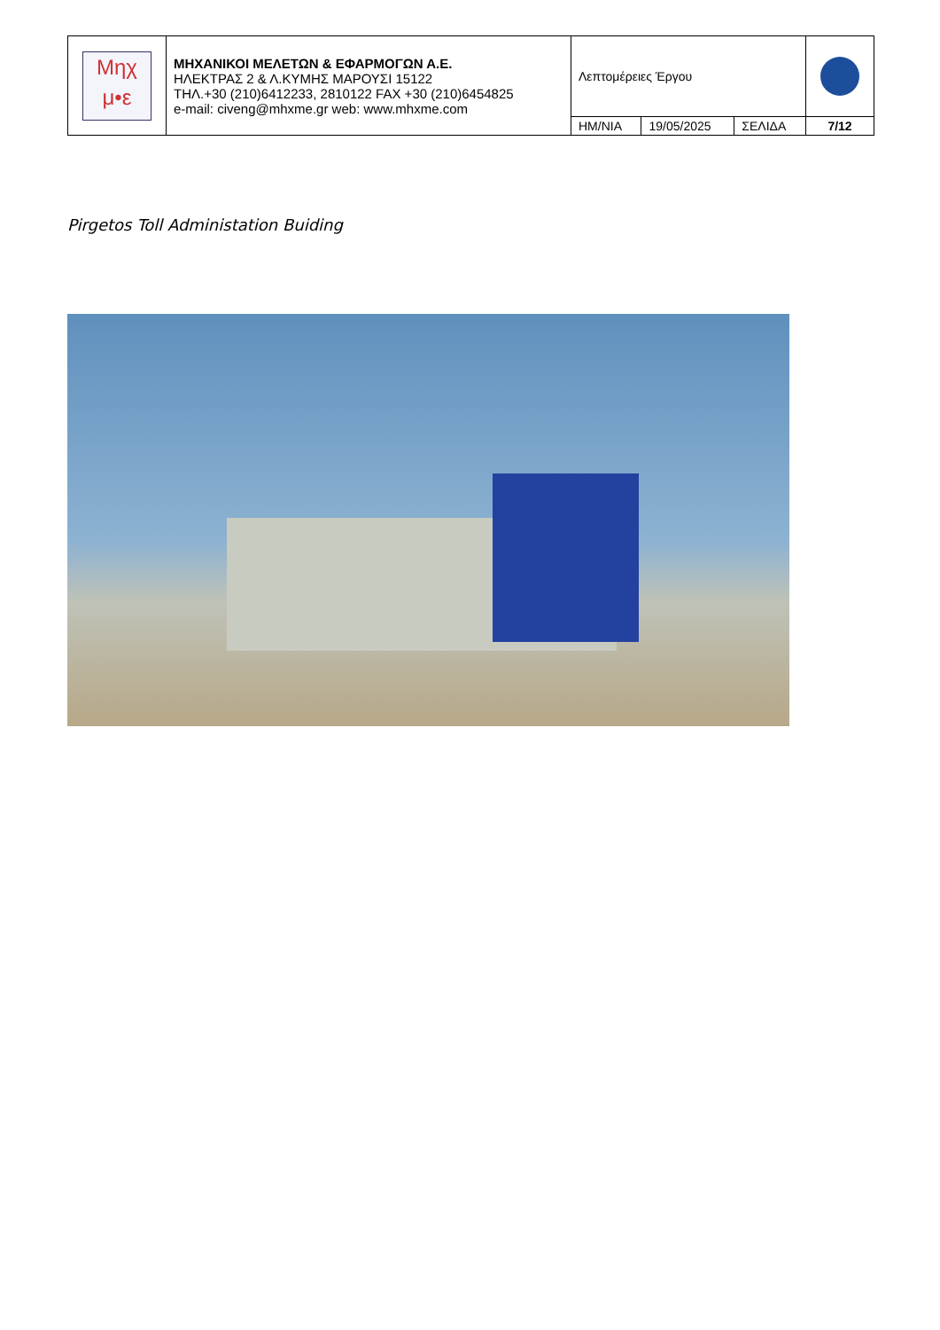| Μηχ μ•ε | ΜΗΧΑΝΙΚΟΙ ΜΕΛΕΤΩΝ & ΕΦΑΡΜΟΓΩΝ Α.Ε. ΗΛΕΚΤΡΑΣ 2 & Λ.ΚΥΜΗΣ ΜΑΡΟΥΣΙ 15122 ΤΗΛ.+30 (210)6412233, 2810122 FAX +30 (210)6454825 e-mail: civeng@mhxme.gr web: www.mhxme.com | Λεπτομέρειες Έργου | | | |
| | | ΗΜ/ΝΙΑ | 19/05/2025 | ΣΕΛΙΔΑ | 7/12 |
Pirgetos Toll Administation Buiding